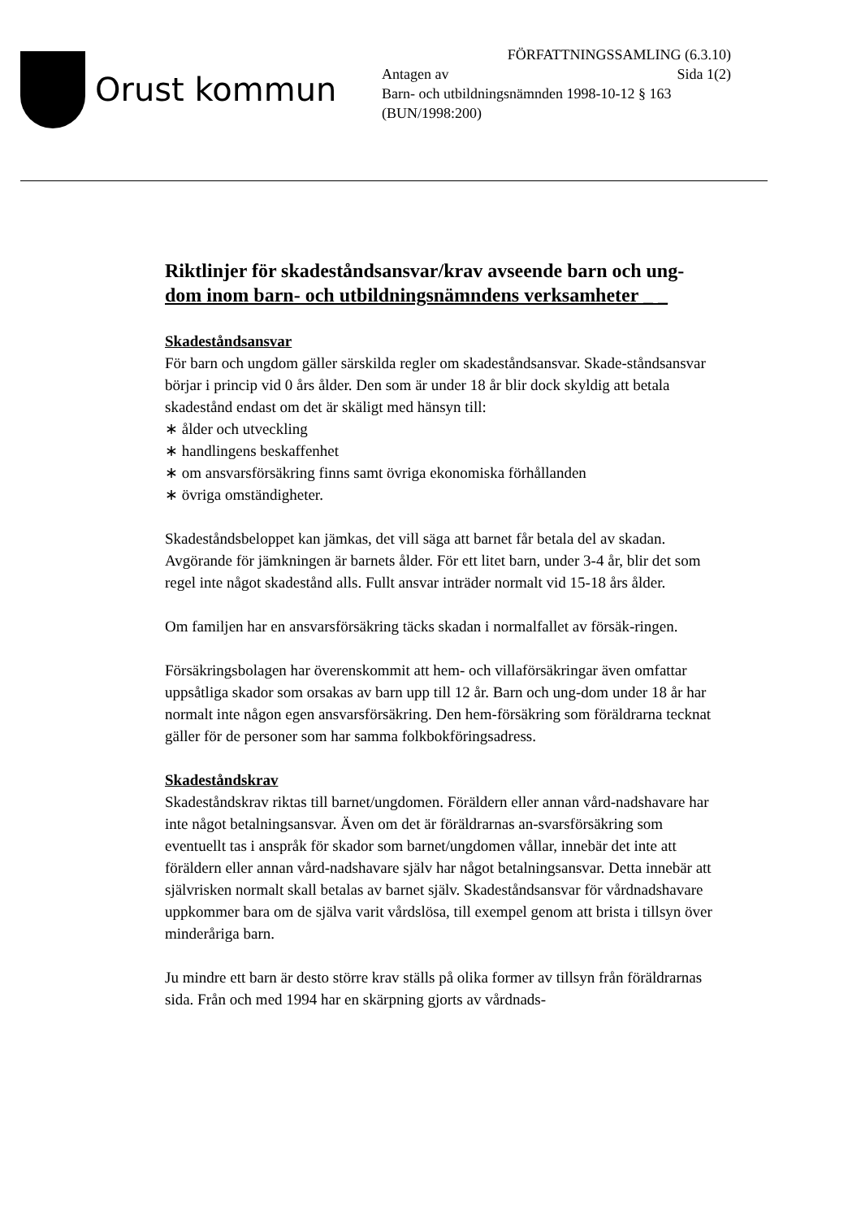Orust kommun
FÖRFATTNINGSSAMLING (6.3.10)
Antagen av Sida 1(2)
Barn- och utbildningsnämnden 1998-10-12 § 163
(BUN/1998:200)
Riktlinjer för skadeståndsansvar/krav avseende barn och ung-
dom inom barn- och utbildningsnämndens verksamheter _ _
Skadeståndsansvar
För barn och ungdom gäller särskilda regler om skadeståndsansvar. Skade-ståndsansvar börjar i princip vid 0 års ålder. Den som är under 18 år blir dock skyldig att betala skadestånd endast om det är skäligt med hänsyn till:
∗ ålder och utveckling
∗ handlingens beskaffenhet
∗ om ansvarsförsäkring finns samt övriga ekonomiska förhållanden
∗ övriga omständigheter.
Skadeståndsbeloppet kan jämkas, det vill säga att barnet får betala del av skadan. Avgörande för jämkningen är barnets ålder. För ett litet barn, under 3-4 år, blir det som regel inte något skadestånd alls. Fullt ansvar inträder normalt vid 15-18 års ålder.
Om familjen har en ansvarsförsäkring täcks skadan i normalfallet av försäk-ringen.
Försäkringsbolagen har överenskommit att hem- och villaförsäkringar även omfattar uppsåtliga skador som orsakas av barn upp till 12 år. Barn och ung-dom under 18 år har normalt inte någon egen ansvarsförsäkring. Den hem-försäkring som föräldrarna tecknat gäller för de personer som har samma folkbokföringsadress.
Skadeståndskrav
Skadeståndskrav riktas till barnet/ungdomen. Föräldern eller annan vård-nadshavare har inte något betalningsansvar. Även om det är föräldrarnas an-svarsförsäkring som eventuellt tas i anspråk för skador som barnet/ungdomen vållar, innebär det inte att föräldern eller annan vård-nadshavare själv har något betalningsansvar. Detta innebär att självrisken normalt skall betalas av barnet själv. Skadeståndsansvar för vårdnadshavare uppkommer bara om de själva varit vårdslösa, till exempel genom att brista i tillsyn över minderåriga barn.
Ju mindre ett barn är desto större krav ställs på olika former av tillsyn från föräldrarnas sida. Från och med 1994 har en skärpning gjorts av vårdnads-